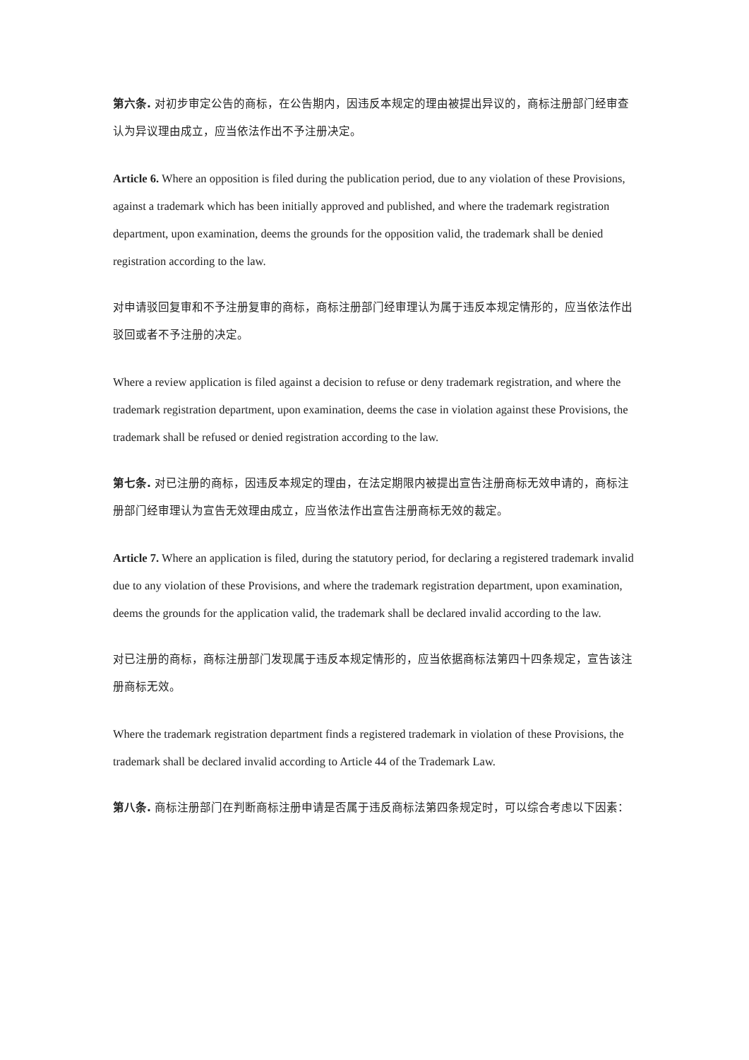第六条. 对初步审定公告的商标，在公告期内，因违反本规定的理由被提出异议的，商标注册部门经审查认为异议理由成立，应当依法作出不予注册决定。
Article 6. Where an opposition is filed during the publication period, due to any violation of these Provisions, against a trademark which has been initially approved and published, and where the trademark registration department, upon examination, deems the grounds for the opposition valid, the trademark shall be denied registration according to the law.
对申请驳回复审和不予注册复审的商标，商标注册部门经审理认为属于违反本规定情形的，应当依法作出驳回或者不予注册的决定。
Where a review application is filed against a decision to refuse or deny trademark registration, and where the trademark registration department, upon examination, deems the case in violation against these Provisions, the trademark shall be refused or denied registration according to the law.
第七条. 对已注册的商标，因违反本规定的理由，在法定期限内被提出宣告注册商标无效申请的，商标注册部门经审理认为宣告无效理由成立，应当依法作出宣告注册商标无效的裁定。
Article 7. Where an application is filed, during the statutory period, for declaring a registered trademark invalid due to any violation of these Provisions, and where the trademark registration department, upon examination, deems the grounds for the application valid, the trademark shall be declared invalid according to the law.
对已注册的商标，商标注册部门发现属于违反本规定情形的，应当依据商标法第四十四条规定，宣告该注册商标无效。
Where the trademark registration department finds a registered trademark in violation of these Provisions, the trademark shall be declared invalid according to Article 44 of the Trademark Law.
第八条. 商标注册部门在判断商标注册申请是否属于违反商标法第四条规定时，可以综合考虑以下因素：